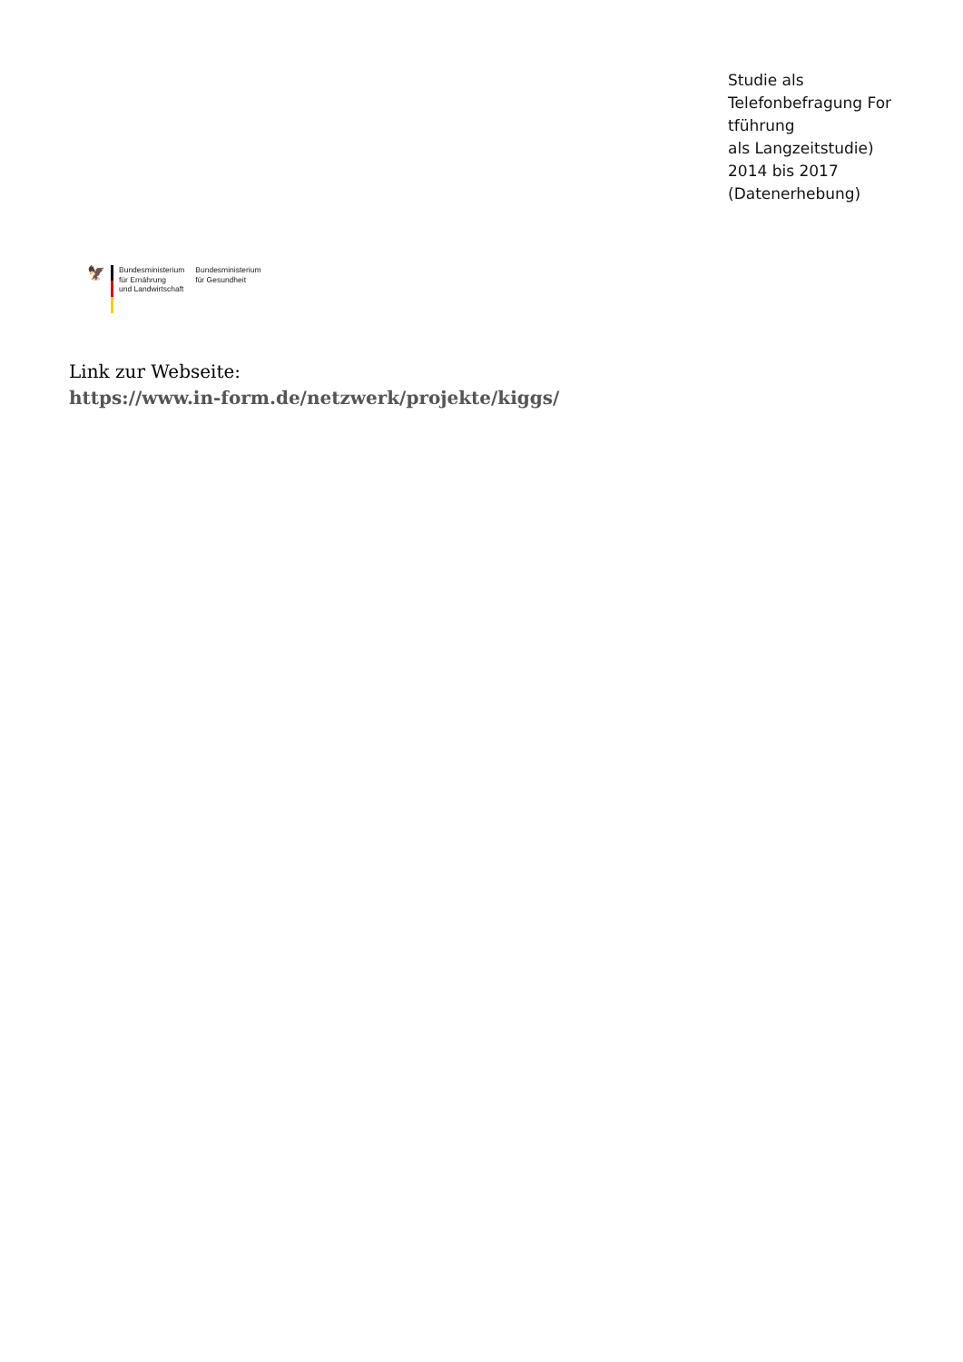Studie als
Telefonbefragung For
tführung
als Langzeitstudie)
2014 bis 2017
(Datenerhebung)
🦅
Bundesministerium
für Ernährung
und Landwirtschaft
Bundesministerium
für Gesundheit
Link zur Webseite:
https://www.in-form.de/netzwerk/projekte/kiggs/